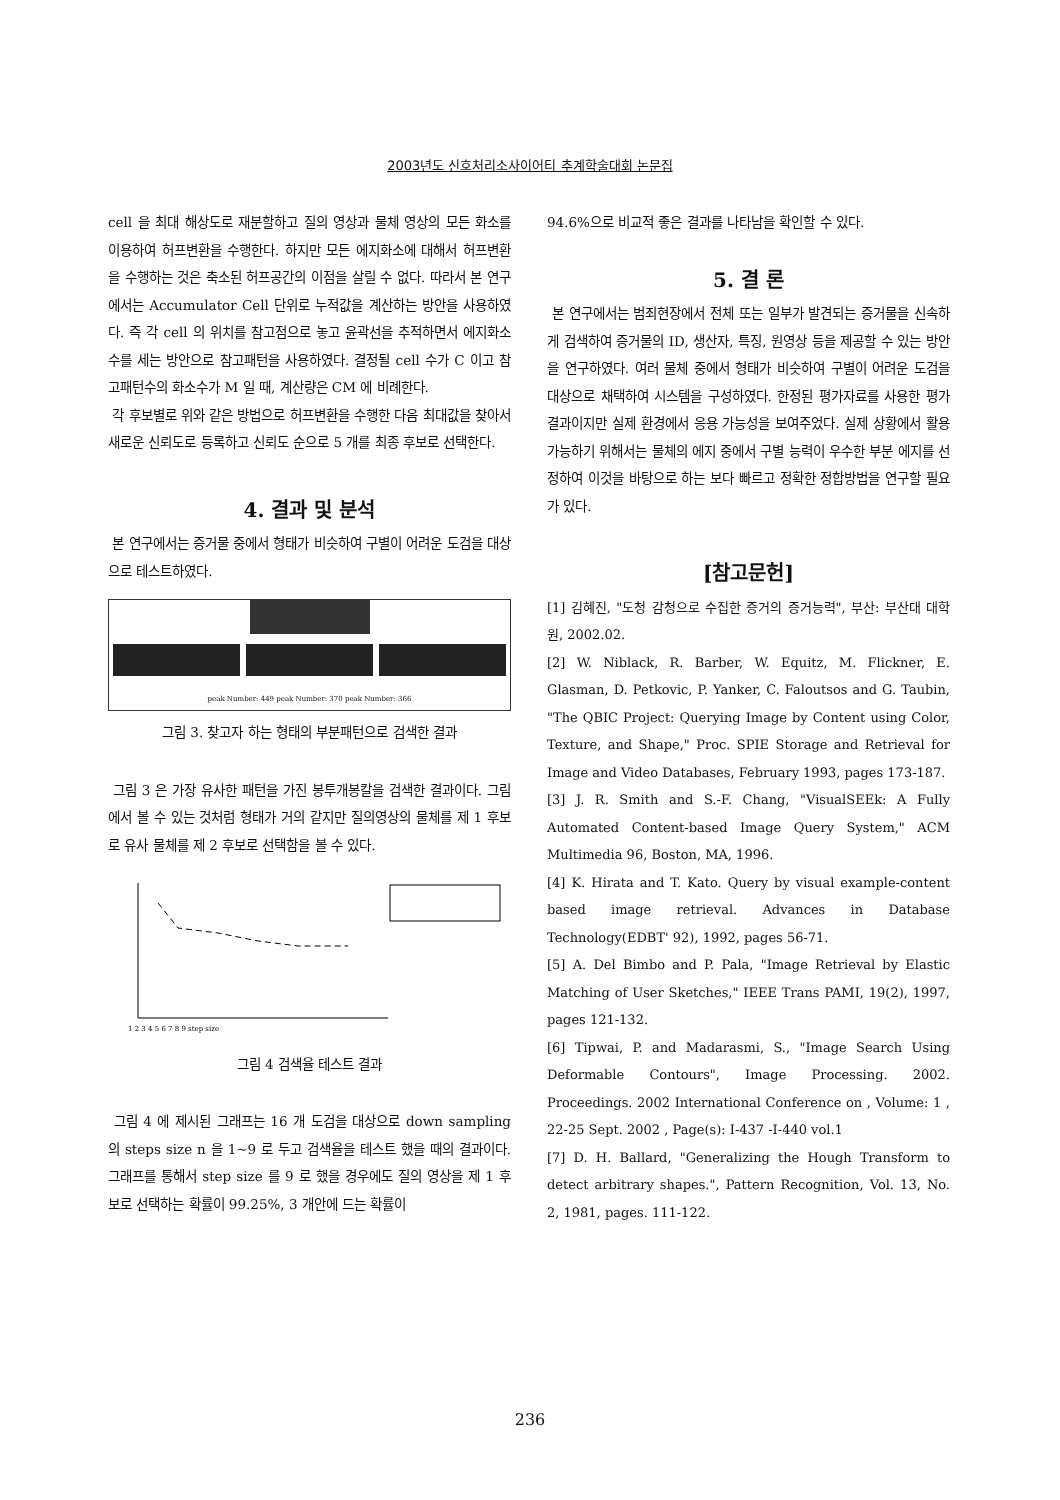2003년도 신호처리소사이어티 추계학술대회 논문집
cell 을 최대 해상도로 재분할하고 질의 영상과 물체 영상의 모든 화소를 이용하여 허프변환을 수행한다. 하지만 모든 에지화소에 대해서 허프변환을 수행하는 것은 축소된 허프공간의 이점을 살릴 수 없다. 따라서 본 연구에서는 Accumulator Cell 단위로 누적값을 계산하는 방안을 사용하였다. 즉 각 cell 의 위치를 참고점으로 놓고 윤곽선을 추적하면서 에지화소수를 세는 방안으로 참고패턴을 사용하였다. 결정될 cell 수가 C 이고 참고패턴수의 화소수가 M 일 때, 계산량은 CM 에 비례한다.
각 후보별로 위와 같은 방법으로 허프변환을 수행한 다음 최대값을 찾아서 새로운 신뢰도로 등록하고 신뢰도 순으로 5 개를 최종 후보로 선택한다.
4. 결과 및 분석
본 연구에서는 증거물 중에서 형태가 비슷하여 구별이 어려운 도검을 대상으로 테스트하였다.
peak Number: 449 peak Number: 370 peak Number: 366
그림 3. 찾고자 하는 형태의 부분패턴으로 검색한 결과
그림 3 은 가장 유사한 패턴을 가진 봉투개봉칼을 검색한 결과이다. 그림에서 볼 수 있는 것처럼 형태가 거의 같지만 질의영상의 물체를 제 1 후보로 유사 물체를 제 2 후보로 선택함을 볼 수 있다.
1 2 3 4 5 6 7 8 9 step size
그림 4 검색율 테스트 결과
그림 4 에 제시된 그래프는 16 개 도검을 대상으로 down sampling 의 steps size n 을 1~9 로 두고 검색율을 테스트 했을 때의 결과이다. 그래프를 통해서 step size 를 9 로 했을 경우에도 질의 영상을 제 1 후보로 선택하는 확률이 99.25%, 3 개안에 드는 확률이
94.6%으로 비교적 좋은 결과를 나타남을 확인할 수 있다.
5. 결 론
본 연구에서는 범죄현장에서 전체 또는 일부가 발견되는 증거물을 신속하게 검색하여 증거물의 ID, 생산자, 특징, 원영상 등을 제공할 수 있는 방안을 연구하였다. 여러 물체 중에서 형태가 비슷하여 구별이 어려운 도검을 대상으로 채택하여 시스템을 구성하였다. 한정된 평가자료를 사용한 평가결과이지만 실제 환경에서 응용 가능성을 보여주었다. 실제 상황에서 활용 가능하기 위해서는 물체의 에지 중에서 구별 능력이 우수한 부분 에지를 선정하여 이것을 바탕으로 하는 보다 빠르고 정확한 정합방법을 연구할 필요가 있다.
[참고문헌]
[1] 김혜진, "도청 감청으로 수집한 증거의 증거능력", 부산: 부산대 대학원, 2002.02.
[2] W. Niblack, R. Barber, W. Equitz, M. Flickner, E. Glasman, D. Petkovic, P. Yanker, C. Faloutsos and G. Taubin, "The QBIC Project: Querying Image by Content using Color, Texture, and Shape," Proc. SPIE Storage and Retrieval for Image and Video Databases, February 1993, pages 173-187.
[3] J. R. Smith and S.-F. Chang, "VisualSEEk: A Fully Automated Content-based Image Query System," ACM Multimedia 96, Boston, MA, 1996.
[4] K. Hirata and T. Kato. Query by visual example-content based image retrieval. Advances in Database Technology(EDBT' 92), 1992, pages 56-71.
[5] A. Del Bimbo and P. Pala, "Image Retrieval by Elastic Matching of User Sketches," IEEE Trans PAMI, 19(2), 1997, pages 121-132.
[6] Tipwai, P. and Madarasmi, S., "Image Search Using Deformable Contours", Image Processing. 2002. Proceedings. 2002 International Conference on , Volume: 1 , 22-25 Sept. 2002 , Page(s): I-437 -I-440 vol.1
[7] D. H. Ballard, "Generalizing the Hough Transform to detect arbitrary shapes.", Pattern Recognition, Vol. 13, No. 2, 1981, pages. 111-122.
236